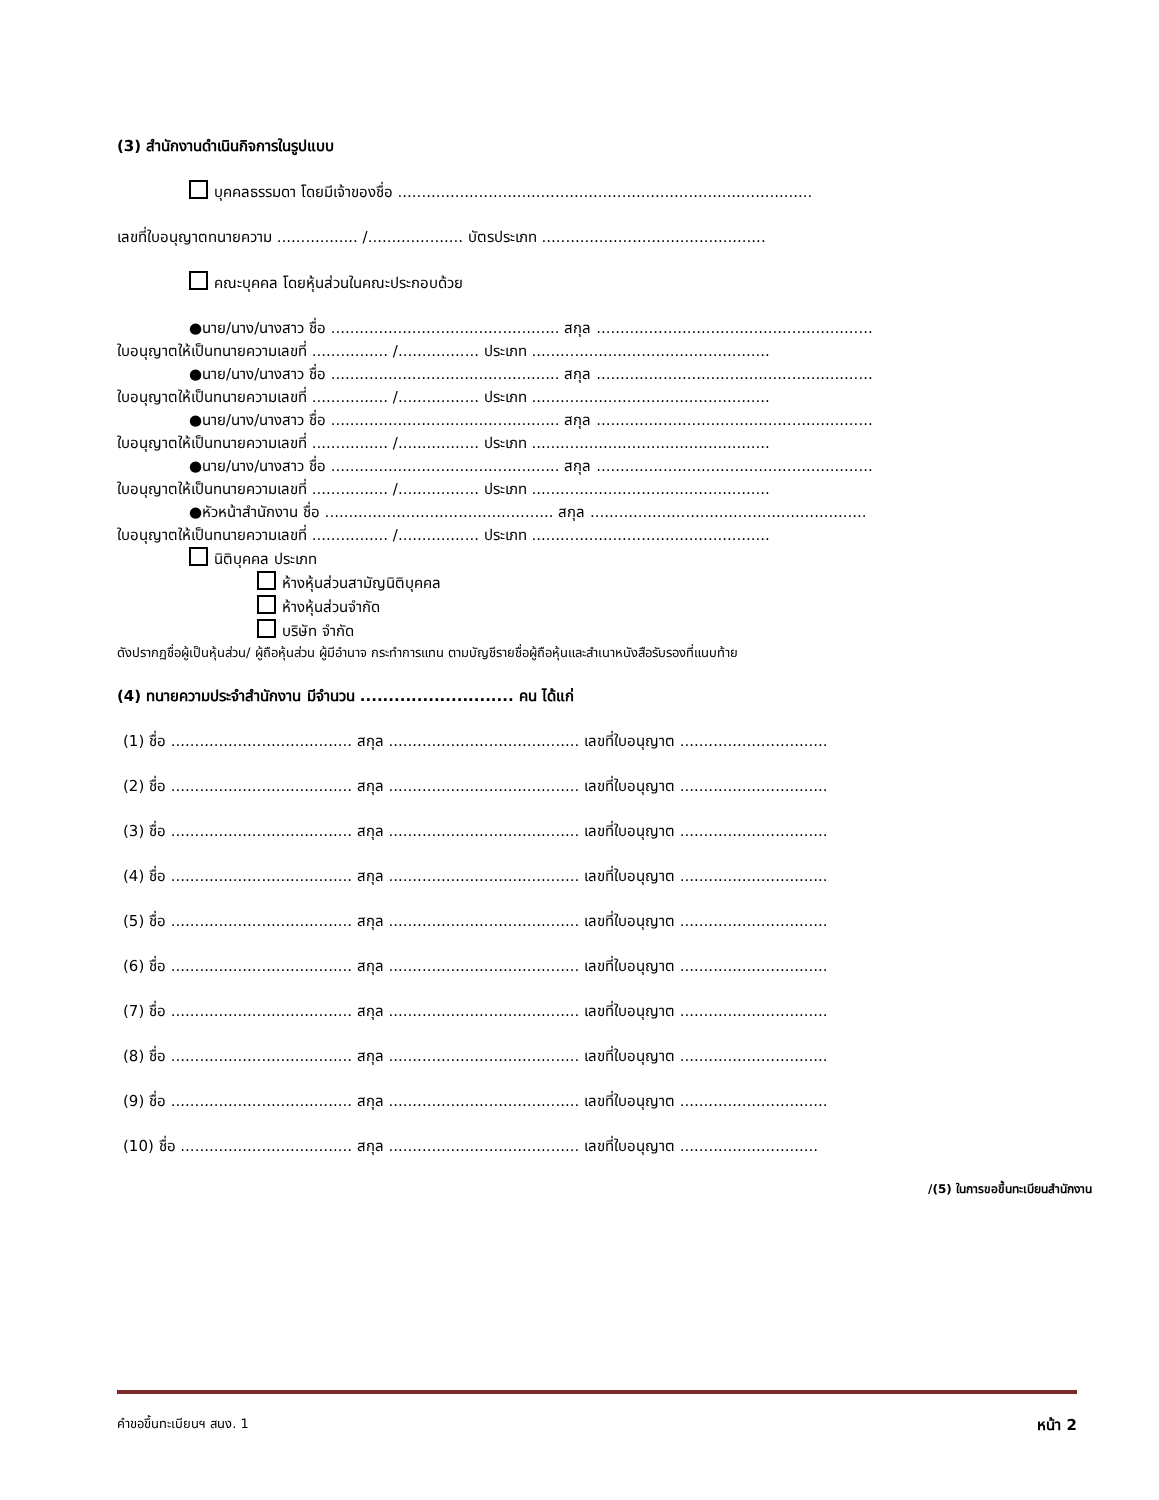(3) สำนักงานดำเนินกิจการในรูปแบบ
บุคคลธรรมดา โดยมีเจ้าของชื่อ .......................................................................................
เลขที่ใบอนุญาตทนายความ ................. /.................... บัตรประเภท ...............................................
คณะบุคคล โดยหุ้นส่วนในคณะประกอบด้วย
●นาย/นาง/นางสาว ชื่อ ................................................ สกุล ..........................................................
ใบอนุญาตให้เป็นทนายความเลขที่ ................ /................. ประเภท ..................................................
●นาย/นาง/นางสาว ชื่อ ................................................ สกุล ..........................................................
ใบอนุญาตให้เป็นทนายความเลขที่ ................ /................. ประเภท ..................................................
●นาย/นาง/นางสาว ชื่อ ................................................ สกุล ..........................................................
ใบอนุญาตให้เป็นทนายความเลขที่ ................ /................. ประเภท ..................................................
●นาย/นาง/นางสาว ชื่อ ................................................ สกุล ..........................................................
ใบอนุญาตให้เป็นทนายความเลขที่ ................ /................. ประเภท ..................................................
●หัวหน้าสำนักงาน ชื่อ ................................................ สกุล ..........................................................
ใบอนุญาตให้เป็นทนายความเลขที่ ................ /................. ประเภท ..................................................
นิติบุคคล ประเภท
ห้างหุ้นส่วนสามัญนิติบุคคล
ห้างหุ้นส่วนจำกัด
บริษัท จำกัด
ดังปรากฏชื่อผู้เป็นหุ้นส่วน/ ผู้ถือหุ้นส่วน ผู้มีอำนาจ กระทำการแทน ตามบัญชีรายชื่อผู้ถือหุ้นและสำเนาหนังสือรับรองที่แนบท้าย
(4) ทนายความประจำสำนักงาน มีจำนวน ........................... คน ได้แก่
(1) ชื่อ ...................................... สกุล ........................................ เลขที่ใบอนุญาต ...............................
(2) ชื่อ ...................................... สกุล ........................................ เลขที่ใบอนุญาต ...............................
(3) ชื่อ ...................................... สกุล ........................................ เลขที่ใบอนุญาต ...............................
(4) ชื่อ ...................................... สกุล ........................................ เลขที่ใบอนุญาต ...............................
(5) ชื่อ ...................................... สกุล ........................................ เลขที่ใบอนุญาต ...............................
(6) ชื่อ ...................................... สกุล ........................................ เลขที่ใบอนุญาต ...............................
(7) ชื่อ ...................................... สกุล ........................................ เลขที่ใบอนุญาต ...............................
(8) ชื่อ ...................................... สกุล ........................................ เลขที่ใบอนุญาต ...............................
(9) ชื่อ ...................................... สกุล ........................................ เลขที่ใบอนุญาต ...............................
(10) ชื่อ .................................... สกุล ........................................ เลขที่ใบอนุญาต .............................
/(5) ในการขอขึ้นทะเบียนสำนักงาน
คำขอขึ้นทะเบียนฯ สนง. 1 หน้า 2